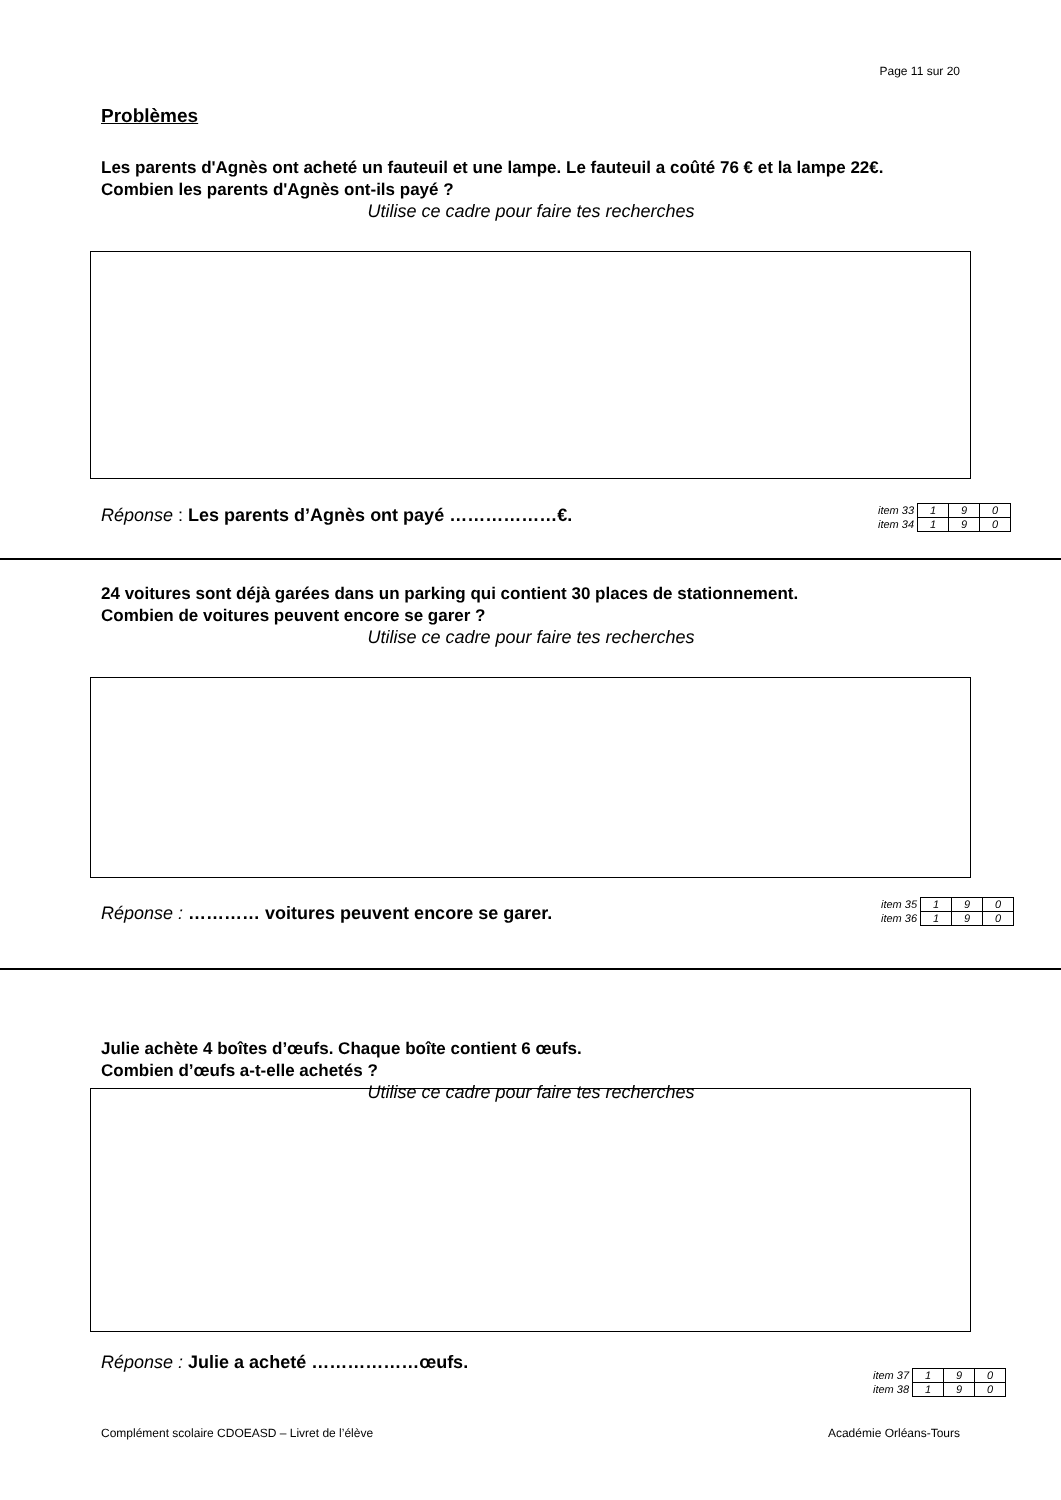Page 11 sur 20
Problèmes
Les parents d'Agnès ont acheté un fauteuil et une lampe. Le fauteuil a coûté 76 € et la lampe 22€.
Combien les parents d'Agnès ont-ils payé ?
Utilise ce cadre pour faire tes recherches
Réponse : Les parents d’Agnès ont payé ………………€.
| item 33 | 1 | 9 | 0 |
| item 34 | 1 | 9 | 0 |
24 voitures sont déjà garées dans un parking qui contient 30 places de stationnement.
Combien de voitures peuvent encore se garer ?
Utilise ce cadre pour faire tes recherches
Réponse : ………… voitures peuvent encore se garer.
| item 35 | 1 | 9 | 0 |
| item 36 | 1 | 9 | 0 |
Julie achète 4 boîtes d’œufs. Chaque boîte contient 6 œufs.
Combien d’œufs a-t-elle achetés ?
Utilise ce cadre pour faire tes recherches
Réponse : Julie a acheté ………………œufs.
| item 37 | 1 | 9 | 0 |
| item 38 | 1 | 9 | 0 |
Complément scolaire CDOEASD – Livret de l’élève Académie Orléans-Tours